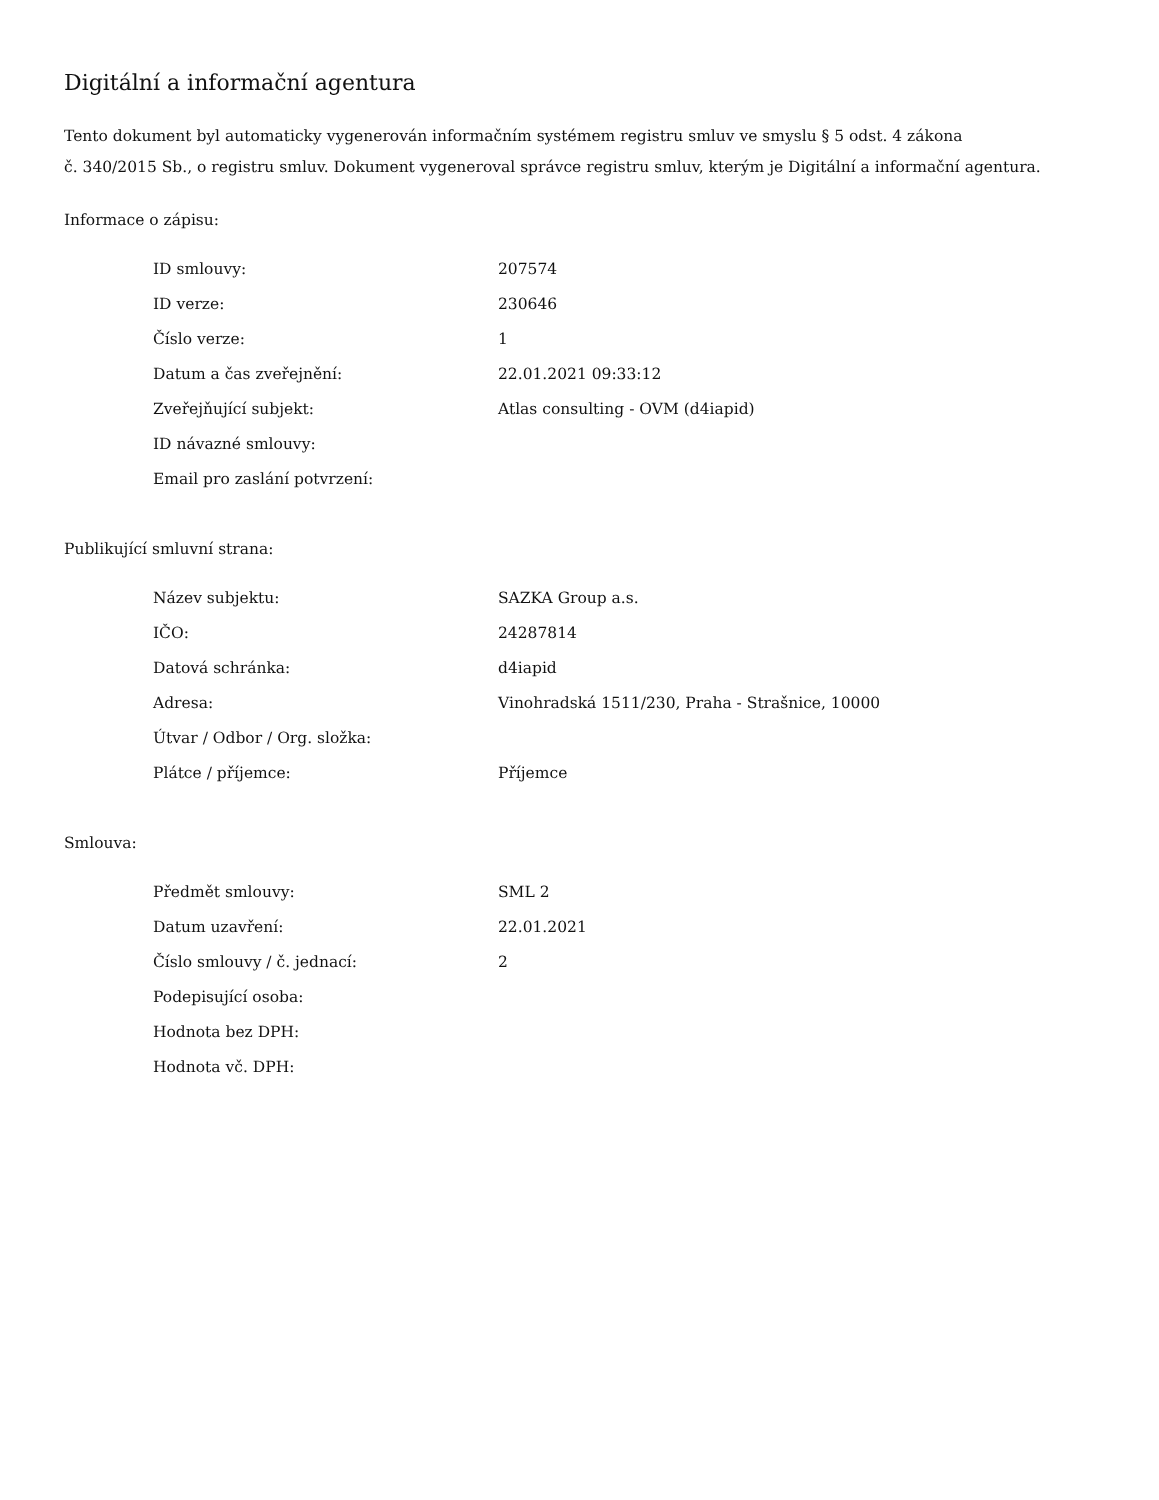Digitální a informační agentura
Tento dokument byl automaticky vygenerován informačním systémem registru smluv ve smyslu § 5 odst. 4 zákona
č. 340/2015 Sb., o registru smluv. Dokument vygeneroval správce registru smluv, kterým je Digitální a informační agentura.
Informace o zápisu:
| ID smlouvy: | 207574 |
| ID verze: | 230646 |
| Číslo verze: | 1 |
| Datum a čas zveřejnění: | 22.01.2021 09:33:12 |
| Zveřejňující subjekt: | Atlas consulting - OVM (d4iapid) |
| ID návazné smlouvy: | |
| Email pro zaslání potvrzení: | |
Publikující smluvní strana:
| Název subjektu: | SAZKA Group a.s. |
| IČO: | 24287814 |
| Datová schránka: | d4iapid |
| Adresa: | Vinohradská 1511/230, Praha - Strašnice, 10000 |
| Útvar / Odbor / Org. složka: | |
| Plátce / příjemce: | Příjemce |
Smlouva:
| Předmět smlouvy: | SML 2 |
| Datum uzavření: | 22.01.2021 |
| Číslo smlouvy / č. jednací: | 2 |
| Podepisující osoba: | |
| Hodnota bez DPH: | |
| Hodnota vč. DPH: | |